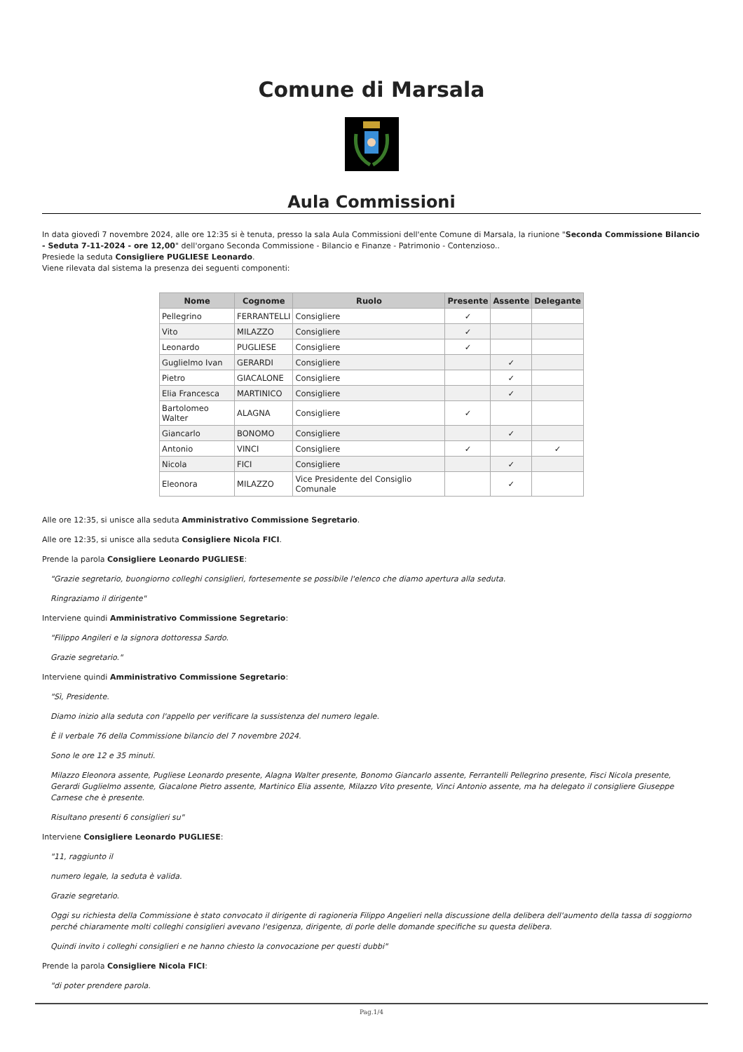Comune di Marsala
Aula Commissioni
In data giovedì 7 novembre 2024, alle ore 12:35 si è tenuta, presso la sala Aula Commissioni dell'ente Comune di Marsala, la riunione "Seconda Commissione Bilancio - Seduta 7-11-2024 - ore 12,00" dell'organo Seconda Commissione - Bilancio e Finanze - Patrimonio - Contenzioso..
Presiede la seduta Consigliere PUGLIESE Leonardo.
Viene rilevata dal sistema la presenza dei seguenti componenti:
| Nome | Cognome | Ruolo | Presente | Assente | Delegante |
| --- | --- | --- | --- | --- | --- |
| Pellegrino | FERRANTELLI | Consigliere | ✓ | | |
| Vito | MILAZZO | Consigliere | ✓ | | |
| Leonardo | PUGLIESE | Consigliere | ✓ | | |
| Guglielmo Ivan | GERARDI | Consigliere | | ✓ | |
| Pietro | GIACALONE | Consigliere | | ✓ | |
| Elia Francesca | MARTINICO | Consigliere | | ✓ | |
| Bartolomeo Walter | ALAGNA | Consigliere | ✓ | | |
| Giancarlo | BONOMO | Consigliere | | ✓ | |
| Antonio | VINCI | Consigliere | ✓ | | ✓ |
| Nicola | FICI | Consigliere | | ✓ | |
| Eleonora | MILAZZO | Vice Presidente del Consiglio Comunale | | ✓ | |
Alle ore 12:35, si unisce alla seduta Amministrativo Commissione Segretario.
Alle ore 12:35, si unisce alla seduta Consigliere Nicola FICI.
Prende la parola Consigliere Leonardo PUGLIESE:
"Grazie segretario, buongiorno colleghi consiglieri, fortesemente se possibile l'elenco che diamo apertura alla seduta.
Ringraziamo il dirigente"
Interviene quindi Amministrativo Commissione Segretario:
"Filippo Angileri e la signora dottoressa Sardo.
Grazie segretario."
Interviene quindi Amministrativo Commissione Segretario:
"Sì, Presidente.
Diamo inizio alla seduta con l'appello per verificare la sussistenza del numero legale.
È il verbale 76 della Commissione bilancio del 7 novembre 2024.
Sono le ore 12 e 35 minuti.
Milazzo Eleonora assente, Pugliese Leonardo presente, Alagna Walter presente, Bonomo Giancarlo assente, Ferrantelli Pellegrino presente, Fisci Nicola presente, Gerardi Guglielmo assente, Giacalone Pietro assente, Martinico Elia assente, Milazzo Vito presente, Vinci Antonio assente, ma ha delegato il consigliere Giuseppe Carnese che è presente.
Risultano presenti 6 consiglieri su"
Interviene Consigliere Leonardo PUGLIESE:
"11, raggiunto il
numero legale, la seduta è valida.
Grazie segretario.
Oggi su richiesta della Commissione è stato convocato il dirigente di ragioneria Filippo Angelieri nella discussione della delibera dell'aumento della tassa di soggiorno perché chiaramente molti colleghi consiglieri avevano l'esigenza, dirigente, di porle delle domande specifiche su questa delibera.
Quindi invito i colleghi consiglieri e ne hanno chiesto la convocazione per questi dubbi"
Prende la parola Consigliere Nicola FICI:
"di poter prendere parola.
Pag.1/4